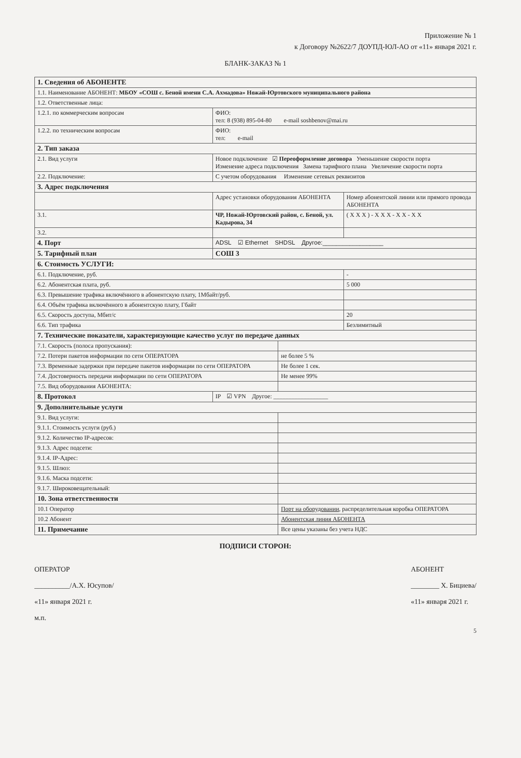Приложение № 1
к Договору №2622/7 ДОУПД-ЮЛ-АО от «11» января 2021 г.
БЛАНК-ЗАКАЗ № 1
| 1. Сведения об АБОНЕНТЕ | | | |
| 1.1. Наименование АБОНЕНТ: МБОУ «СОШ с. Беной имени С.А. Ахмадова» Ножай-Юртовского муниципального района | | | |
| 1.2. Ответственные лица: | | | |
| 1.2.1. по коммерческим вопросам | ФИО: тел: 8 (938) 895-04-80 e-mail soshbenov@mai.ru | | |
| 1.2.2. по техническим вопросам | ФИО: тел: e-mail | | |
| 2. Тип заказа | | | |
| 2.1. Вид услуги | Новое подключение ☑ Переоформление договора Уменьшение скорости порта Изменение адреса подключения Замена тарифного плана Увеличение скорости порта | | |
| 2.2. Подключение: | С учетом оборудования Изменение сетевых реквизитов | | |
| 3. Адрес подключения | | | |
| | Адрес установки оборудования АБОНЕНТА | | Номер абонентской линии или прямого провода АБОНЕНТА |
| 3.1. | ЧР, Ножай-Юртовский район, с. Беной, ул. Кадырова, 34 | | ( X X X ) - X X X - X X - X X |
| 3.2. | | | |
| 4. Порт | ADSL ☑ Ethernet SHDSL Другое:__________________ | | |
| 5. Тарифный план | СОШ 3 | | |
| 6. Стоимость УСЛУГИ: | | | |
| 6.1. Подключение, руб. | | | - |
| 6.2. Абонентская плата, руб. | | | 5 000 |
| 6.3. Превышение трафика включённого в абонентскую плату, 1Мбайт/руб. | | | |
| 6.4. Объём трафика включённого в абонентскую плату, Гбайт | | | |
| 6.5. Скорость доступа, Мбит/с | | | 20 |
| 6.6. Тип трафика | | | Безлимитный |
| 7. Технические показатели, характеризующие качество услуг по передаче данных | | | |
| 7.1. Скорость (полоса пропускания): | | | |
| 7.2. Потери пакетов информации по сети ОПЕРАТОРА | | не более 5 % | |
| 7.3. Временные задержки при передаче пакетов информации по сети ОПЕРАТОРА | | Не более 1 сек. | |
| 7.4. Достоверность передачи информации по сети ОПЕРАТОРА | | Не менее 99% | |
| 7.5. Вид оборудования АБОНЕНТА: | | | |
| 8. Протокол | IP ☑ VPN Другое: __________________ | | |
| 9. Дополнительные услуги | | | |
| 9.1. Вид услуги: | | | |
| 9.1.1. Стоимость услуги (руб.) | | | |
| 9.1.2. Количество IP-адресов: | | | |
| 9.1.3. Адрес подсети: | | | |
| 9.1.4. IP-Адрес: | | | |
| 9.1.5. Шлюз: | | | |
| 9.1.6. Маска подсети: | | | |
| 9.1.7. Широковещательный: | | | |
| 10. Зона ответственности | | | |
| 10.1 Оператор | | Порт на оборудовании , распределительная коробка ОПЕРАТОРА | |
| 10.2 Абонент | | Абонентская линия АБОНЕНТА | |
| 11. Примечание | | Все цены указаны без учета НДС | |
ПОДПИСИ СТОРОН:
ОПЕРАТОР
__________/А.Х. Юсупов/
«11» января 2021 г.
м.п.
АБОНЕНТ
________ Х. Бициева/
«11» января 2021 г.
5